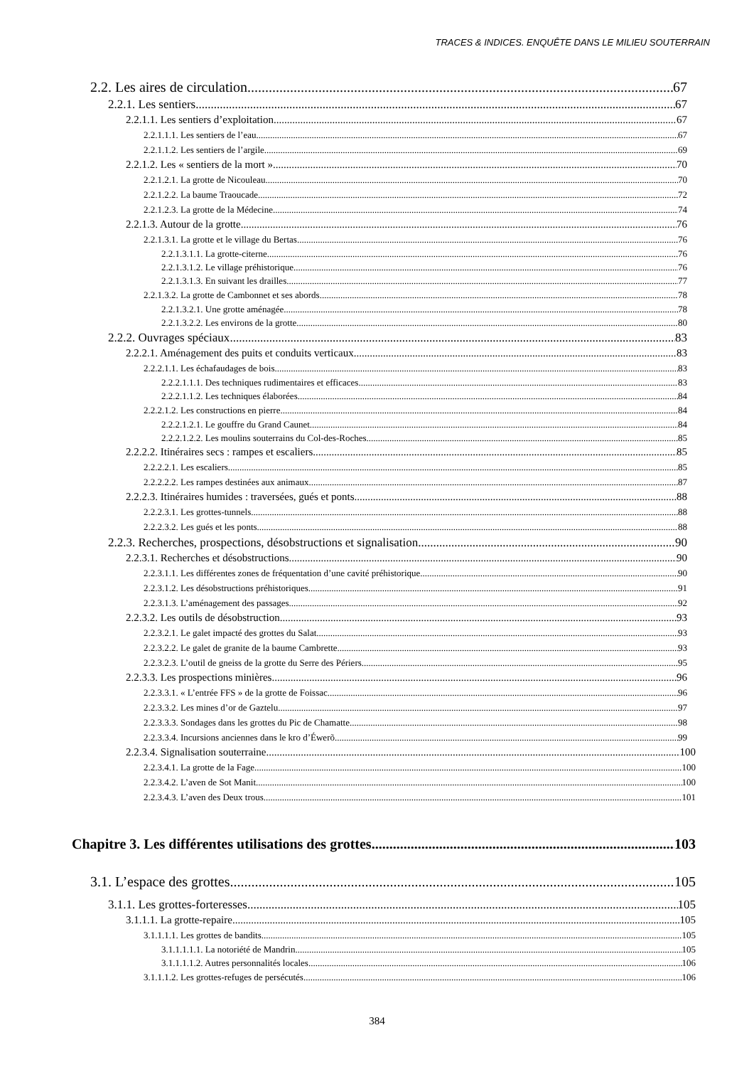TRACES & INDICES. ENQUÊTE DANS LE MILIEU SOUTERRAIN
2.2. Les aires de circulation 67
2.2.1. Les sentiers 67
2.2.1.1. Les sentiers d’exploitation 67
2.2.1.1.1. Les sentiers de l’eau 67
2.2.1.1.2. Les sentiers de l’argile 69
2.2.1.2. Les « sentiers de la mort » 70
2.2.1.2.1. La grotte de Nicouleau 70
2.2.1.2.2. La baume Traoucade 72
2.2.1.2.3. La grotte de la Médecine 74
2.2.1.3. Autour de la grotte 76
2.2.1.3.1. La grotte et le village du Bertas 76
2.2.1.3.1.1. La grotte-citerne 76
2.2.1.3.1.2. Le village préhistorique 76
2.2.1.3.1.3. En suivant les drailles 77
2.2.1.3.2. La grotte de Cambonnet et ses abords 78
2.2.1.3.2.1. Une grotte aménagée 78
2.2.1.3.2.2. Les environs de la grotte 80
2.2.2. Ouvrages spéciaux 83
2.2.2.1. Aménagement des puits et conduits verticaux 83
2.2.2.1.1. Les échafaudages de bois 83
2.2.2.1.1.1. Des techniques rudimentaires et efficaces 83
2.2.2.1.1.2. Les techniques élaborées 84
2.2.2.1.2. Les constructions en pierre 84
2.2.2.1.2.1. Le gouffre du Grand Caunet 84
2.2.2.1.2.2. Les moulins souterrains du Col-des-Roches 85
2.2.2.2. Itinéraires secs : rampes et escaliers 85
2.2.2.2.1. Les escaliers 85
2.2.2.2.2. Les rampes destinées aux animaux 87
2.2.2.3. Itinéraires humides : traversées, gués et ponts 88
2.2.2.3.1. Les grottes-tunnels 88
2.2.2.3.2. Les gués et les ponts 88
2.2.3. Recherches, prospections, désobstructions et signalisation 90
2.2.3.1. Recherches et désobstructions 90
2.2.3.1.1. Les différentes zones de fréquentation d’une cavité préhistorique 90
2.2.3.1.2. Les désobstructions préhistoriques 91
2.2.3.1.3. L’aménagement des passages 92
2.2.3.2. Les outils de désobstruction 93
2.2.3.2.1. Le galet impacté des grottes du Salat 93
2.2.3.2.2. Le galet de granite de la baume Cambrette 93
2.2.3.2.3. L’outil de gneiss de la grotte du Serre des Périers 95
2.2.3.3. Les prospections minières 96
2.2.3.3.1. « L’entrée FFS » de la grotte de Foissac 96
2.2.3.3.2. Les mines d’or de Gaztelu 97
2.2.3.3.3. Sondages dans les grottes du Pic de Chamatte 98
2.2.3.3.4. Incursions anciennes dans le kro d’Éwerõ 99
2.2.3.4. Signalisation souterraine 100
2.2.3.4.1. La grotte de la Fage 100
2.2.3.4.2. L’aven de Sot Manit 100
2.2.3.4.3. L’aven des Deux trous 101
Chapitre 3. Les différentes utilisations des grottes 103
3.1. L’espace des grottes 105
3.1.1. Les grottes-forteresses 105
3.1.1.1. La grotte-repaire 105
3.1.1.1.1. Les grottes de bandits 105
3.1.1.1.1.1. La notoriété de Mandrin 105
3.1.1.1.1.2. Autres personnalités locales 106
3.1.1.1.2. Les grottes-refuges de persécutés 106
384